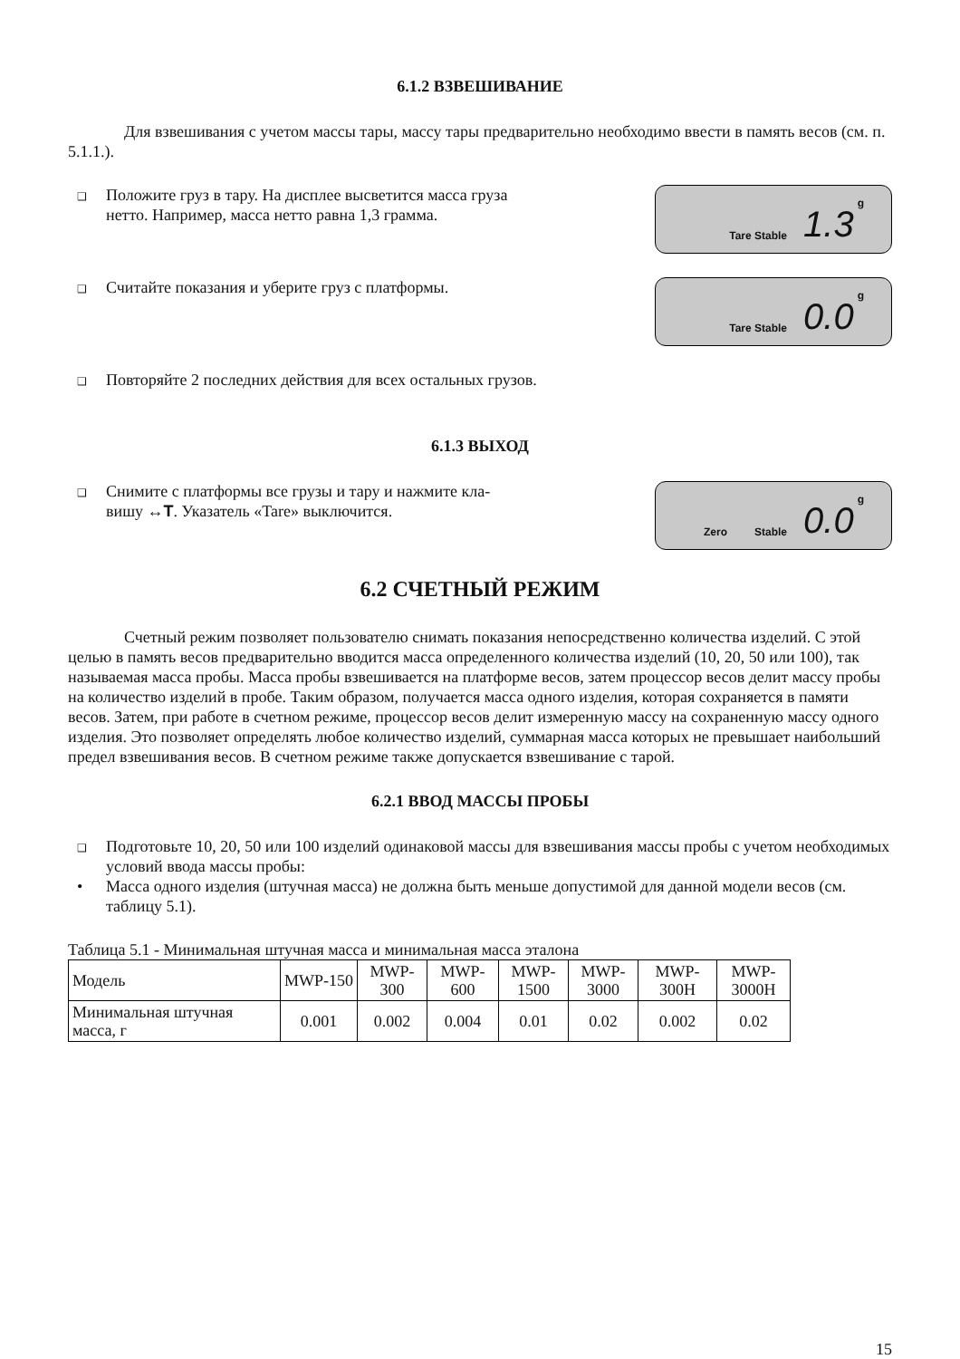6.1.2 ВЗВЕШИВАНИЕ
Для взвешивания с учетом массы тары, массу тары предварительно необходимо ввести в память весов (см. п. 5.1.1.).
❑ Положите груз в тару. На дисплее высветится масса груза
нетто. Например, масса нетто равна 1,3 грамма.
Tare Stable 1.3 g
❑ Считайте показания и уберите груз с платформы.
Tare Stable 0.0 g
❑ Повторяйте 2 последних действия для всех остальных грузов.
6.1.3 ВЫХОД
❑ Снимите с платформы все грузы и тару и нажмите кла-
вишу ↔T. Указатель «Tare» выключится.
Zero Stable 0.0 g
6.2 СЧЕТНЫЙ РЕЖИМ
Счетный режим позволяет пользователю снимать показания непосредственно количества изделий. С этой целью в память весов предварительно вводится масса определенного количества изделий (10, 20, 50 или 100), так называемая масса пробы. Масса пробы взвешивается на платформе весов, затем процессор весов делит массу пробы на количество изделий в пробе. Таким образом, получается масса одного изделия, которая сохраняется в памяти весов. Затем, при работе в счетном режиме, процессор весов делит измеренную массу на сохраненную массу одного изделия. Это позволяет определять любое количество изделий, суммарная масса которых не превышает наибольший предел взвешивания весов. В счетном режиме также допускается взвешивание с тарой.
6.2.1 ВВОД МАССЫ ПРОБЫ
❑ Подготовьте 10, 20, 50 или 100 изделий одинаковой массы для взвешивания массы пробы с учетом необходимых условий ввода массы пробы:
• Масса одного изделия (штучная масса) не должна быть меньше допустимой для данной модели весов (см. таблицу 5.1).
Таблица 5.1 - Минимальная штучная масса и минимальная масса эталона
| Модель | MWP-150 | MWP- 300 | MWP- 600 | MWP- 1500 | MWP- 3000 | MWP- 300H | MWP- 3000H |
| Минимальная штучная масса, г | 0.001 | 0.002 | 0.004 | 0.01 | 0.02 | 0.002 | 0.02 |
15